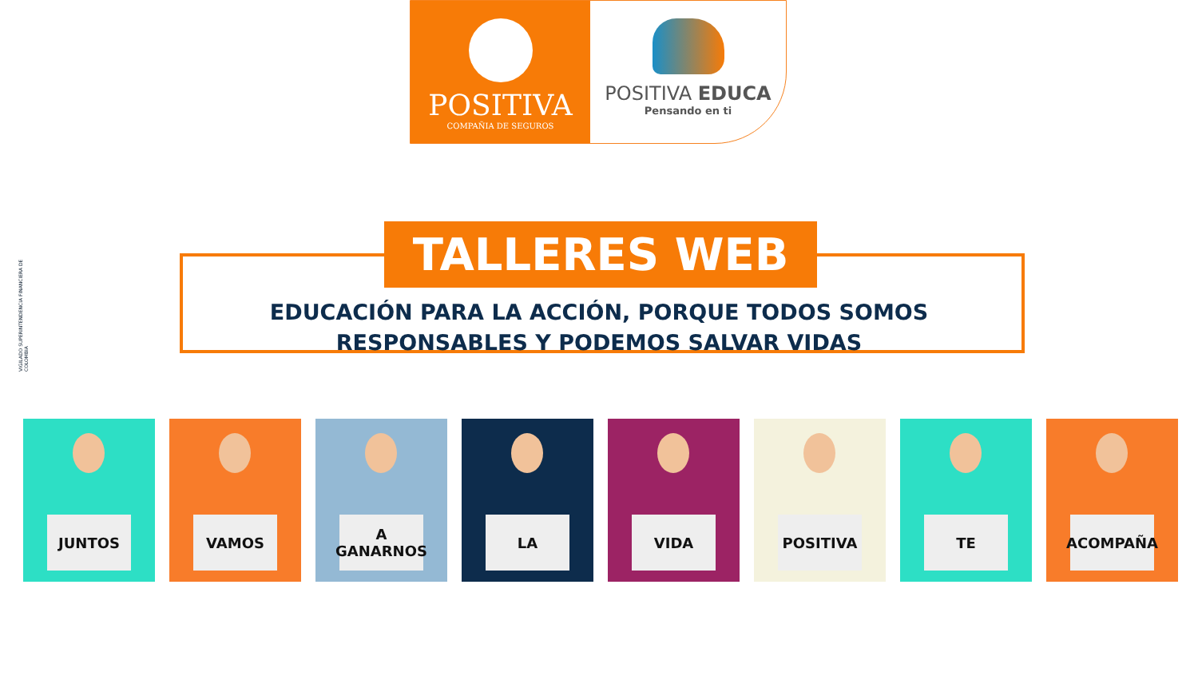POSITIVA
COMPAÑIA DE SEGUROS
POSITIVA EDUCA
Pensando en ti
VIGILADO SUPERINTENDENCIA FINANCIERA DE COLOMBIA
TALLERES WEB
EDUCACIÓN PARA LA ACCIÓN, PORQUE TODOS SOMOS RESPONSABLES Y PODEMOS SALVAR VIDAS
JUNTOS
VAMOS
A
GANARNOS
LA
VIDA
POSITIVA
TE
ACOMPAÑA